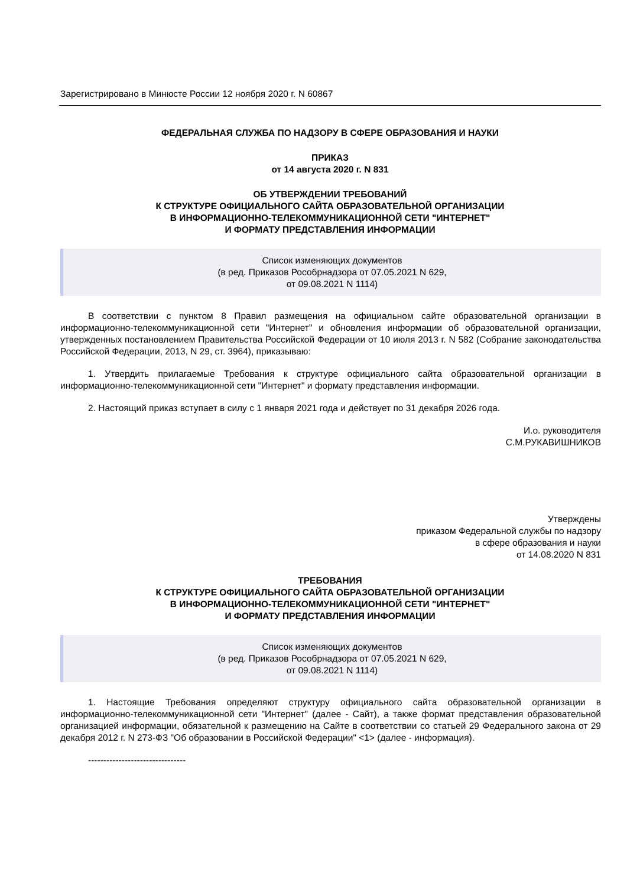Зарегистрировано в Минюсте России 12 ноября 2020 г. N 60867
ФЕДЕРАЛЬНАЯ СЛУЖБА ПО НАДЗОРУ В СФЕРЕ ОБРАЗОВАНИЯ И НАУКИ
ПРИКАЗ
от 14 августа 2020 г. N 831
ОБ УТВЕРЖДЕНИИ ТРЕБОВАНИЙ
К СТРУКТУРЕ ОФИЦИАЛЬНОГО САЙТА ОБРАЗОВАТЕЛЬНОЙ ОРГАНИЗАЦИИ
В ИНФОРМАЦИОННО-ТЕЛЕКОММУНИКАЦИОННОЙ СЕТИ "ИНТЕРНЕТ"
И ФОРМАТУ ПРЕДСТАВЛЕНИЯ ИНФОРМАЦИИ
Список изменяющих документов
(в ред. Приказов Рособрнадзора от 07.05.2021 N 629,
от 09.08.2021 N 1114)
В соответствии с пунктом 8 Правил размещения на официальном сайте образовательной организации в информационно-телекоммуникационной сети "Интернет" и обновления информации об образовательной организации, утвержденных постановлением Правительства Российской Федерации от 10 июля 2013 г. N 582 (Собрание законодательства Российской Федерации, 2013, N 29, ст. 3964), приказываю:
1. Утвердить прилагаемые Требования к структуре официального сайта образовательной организации в информационно-телекоммуникационной сети "Интернет" и формату представления информации.
2. Настоящий приказ вступает в силу с 1 января 2021 года и действует по 31 декабря 2026 года.
И.о. руководителя
С.М.РУКАВИШНИКОВ
Утверждены
приказом Федеральной службы по надзору
в сфере образования и науки
от 14.08.2020 N 831
ТРЕБОВАНИЯ
К СТРУКТУРЕ ОФИЦИАЛЬНОГО САЙТА ОБРАЗОВАТЕЛЬНОЙ ОРГАНИЗАЦИИ
В ИНФОРМАЦИОННО-ТЕЛЕКОММУНИКАЦИОННОЙ СЕТИ "ИНТЕРНЕТ"
И ФОРМАТУ ПРЕДСТАВЛЕНИЯ ИНФОРМАЦИИ
Список изменяющих документов
(в ред. Приказов Рособрнадзора от 07.05.2021 N 629,
от 09.08.2021 N 1114)
1. Настоящие Требования определяют структуру официального сайта образовательной организации в информационно-телекоммуникационной сети "Интернет" (далее - Сайт), а также формат представления образовательной организацией информации, обязательной к размещению на Сайте в соответствии со статьей 29 Федерального закона от 29 декабря 2012 г. N 273-ФЗ "Об образовании в Российской Федерации" <1> (далее - информация).
--------------------------------